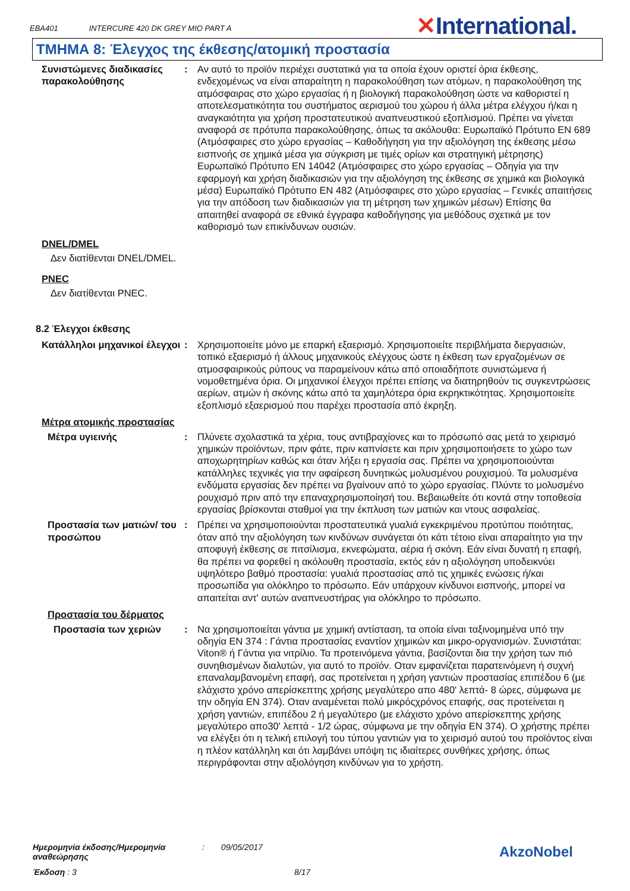EBA401 INTERCURE 420 DK GREY MIO PART A
✕International.
ΤΜΗΜΑ 8: Έλεγχος της έκθεσης/ατομική προστασία
Συνιστώμενες διαδικασίες παρακολούθησης
: Αν αυτό το προϊόν περιέχει συστατικά για τα οποία έχουν οριστεί όρια έκθεσης, ενδεχομένως να είναι απαραίτητη η παρακολούθηση των ατόμων, η παρακολούθηση της ατμόσφαιρας στο χώρο εργασίας ή η βιολογική παρακολούθηση ώστε να καθοριστεί η αποτελεσματικότητα του συστήματος αερισμού του χώρου ή άλλα μέτρα ελέγχου ή/και η αναγκαιότητα για χρήση προστατευτικού αναπνευστικού εξοπλισμού. Πρέπει να γίνεται αναφορά σε πρότυπα παρακολούθησης, όπως τα ακόλουθα: Ευρωπαϊκό Πρότυπο EN 689 (Ατμόσφαιρες στο χώρο εργασίας – Καθοδήγηση για την αξιολόγηση της έκθεσης μέσω εισπνοής σε χημικά μέσα για σύγκριση με τιμές ορίων και στρατηγική μέτρησης) Ευρωπαϊκό Πρότυπο EN 14042 (Ατμόσφαιρες στο χώρο εργασίας – Οδηγία για την εφαρμογή και χρήση διαδικασιών για την αξιολόγηση της έκθεσης σε χημικά και βιολογικά μέσα) Ευρωπαϊκό Πρότυπο EN 482 (Ατμόσφαιρες στο χώρο εργασίας – Γενικές απαιτήσεις για την απόδοση των διαδικασιών για τη μέτρηση των χημικών μέσων) Επίσης θα απαιτηθεί αναφορά σε εθνικά έγγραφα καθοδήγησης για μεθόδους σχετικά με τον καθορισμό των επικίνδυνων ουσιών.
DNEL/DMEL
Δεν διατίθενται DNEL/DMEL.
PNEC
Δεν διατίθενται PNEC.
8.2 Έλεγχοι έκθεσης
Κατάλληλοι μηχανικοί έλεγχοι
: Χρησιμοποιείτε μόνο με επαρκή εξαερισμό. Χρησιμοποιείτε περιβλήματα διεργασιών, τοπικό εξαερισμό ή άλλους μηχανικούς ελέγχους ώστε η έκθεση των εργαζομένων σε ατμοσφαιρικούς ρύπους να παραμείνουν κάτω από οποιαδήποτε συνιστώμενα ή νομοθετημένα όρια. Οι μηχανικοί έλεγχοι πρέπει επίσης να διατηρηθούν τις συγκεντρώσεις αερίων, ατμών ή σκόνης κάτω από τα χαμηλότερα όρια εκρηκτικότητας. Χρησιμοποιείτε εξοπλισμό εξαερισμού που παρέχει προστασία από έκρηξη.
Μέτρα ατομικής προστασίας
Μέτρα υγιεινής : Πλύνετε σχολαστικά τα χέρια, τους αντιβραχίονες και το πρόσωπό σας μετά το χειρισμό χημικών προϊόντων, πριν φάτε, πριν καπνίσετε και πριν χρησιμοποιήσετε το χώρο των αποχωρητηρίων καθώς και όταν λήξει η εργασία σας. Πρέπει να χρησιμοποιούνται κατάλληλες τεχνικές για την αφαίρεση δυνητικώς μολυσμένου ρουχισμού. Τα μολυσμένα ενδύματα εργασίας δεν πρέπει να βγαίνουν από το χώρο εργασίας. Πλύντε το μολυσμένο ρουχισμό πριν από την επαναχρησιμοποίησή του. Βεβαιωθείτε ότι κοντά στην τοποθεσία εργασίας βρίσκονται σταθμοί για την έκπλυση των ματιών και ντους ασφαλείας.
Προστασία των ματιών/ του προσώπου
: Πρέπει να χρησιμοποιούνται προστατευτικά γυαλιά εγκεκριμένου προτύπου ποιότητας, όταν από την αξιολόγηση των κινδύνων συνάγεται ότι κάτι τέτοιο είναι απαραίτητο για την αποφυγή έκθεσης σε πιτσίλισμα, εκνεφώματα, αέρια ή σκόνη. Εάν είναι δυνατή η επαφή, θα πρέπει να φορεθεί η ακόλουθη προστασία, εκτός εάν η αξιολόγηση υποδεικνύει υψηλότερο βαθμό προστασία: γυαλιά προστασίας από τις χημικές ενώσεις ή/και προσωπίδα για ολόκληρο το πρόσωπο. Εάν υπάρχουν κίνδυνοι εισπνοής, μπορεί να απαιτείται αντ' αυτών αναπνευστήρας για ολόκληρο το πρόσωπο.
Προστασία του δέρματος
Προστασία των χεριών : Να χρησιμοποιείται γάντια με χημική αντίσταση, τα οποία είναι ταξινομημένα υπό την οδηγία EN 374 : Γάντια προστασίας εναντίον χημικών και μικρο-οργανισμών. Συνιστάται: Viton® ή Γάντια για νιτρίλιο. Τα προτεινόμενα γάντια, βασίζονται δια την χρήση των πιό συνηθισμένων διαλυτών, για αυτό το προϊόν. Οταν εμφανίζεται παρατεινόμενη ή συχνή επαναλαμβανομένη επαφή, σας προτείνεται η χρήση γαντιών προστασίας επιπέδου 6 (με ελάχιστο χρόνο απερίσκεπτης χρήσης μεγαλύτερο απο 480' λεπτά- 8 ώρες, σύμφωνα με την οδηγία EN 374). Οταν αναμένεται πολύ μικρόςχρόνος επαφής, σας προτείνεται η χρήση γαντιών, επιπέδου 2 ή μεγαλύτερο (με ελάχιστο χρόνο απερίσκεπτης χρήσης μεγαλύτερο απο30' λεπτά - 1/2 ώρας, σύμφωνα με την οδηγία EN 374). Ο χρήστης πρέπει να ελέγξει ότι η τελική επιλογή του τύπου γαντιών για το χειρισμό αυτού του προϊόντος είναι η πλέον κατάλληλη και ότι λαμβάνει υπόψη τις ιδιαίτερες συνθήκες χρήσης, όπως περιγράφονται στην αξιολόγηση κινδύνων για το χρήστη.
Ημερομηνία έκδοσης/Ημερομηνία αναθεώρησης
: 09/05/2017
Έκδοση : 3 8/17
AkzoNobel